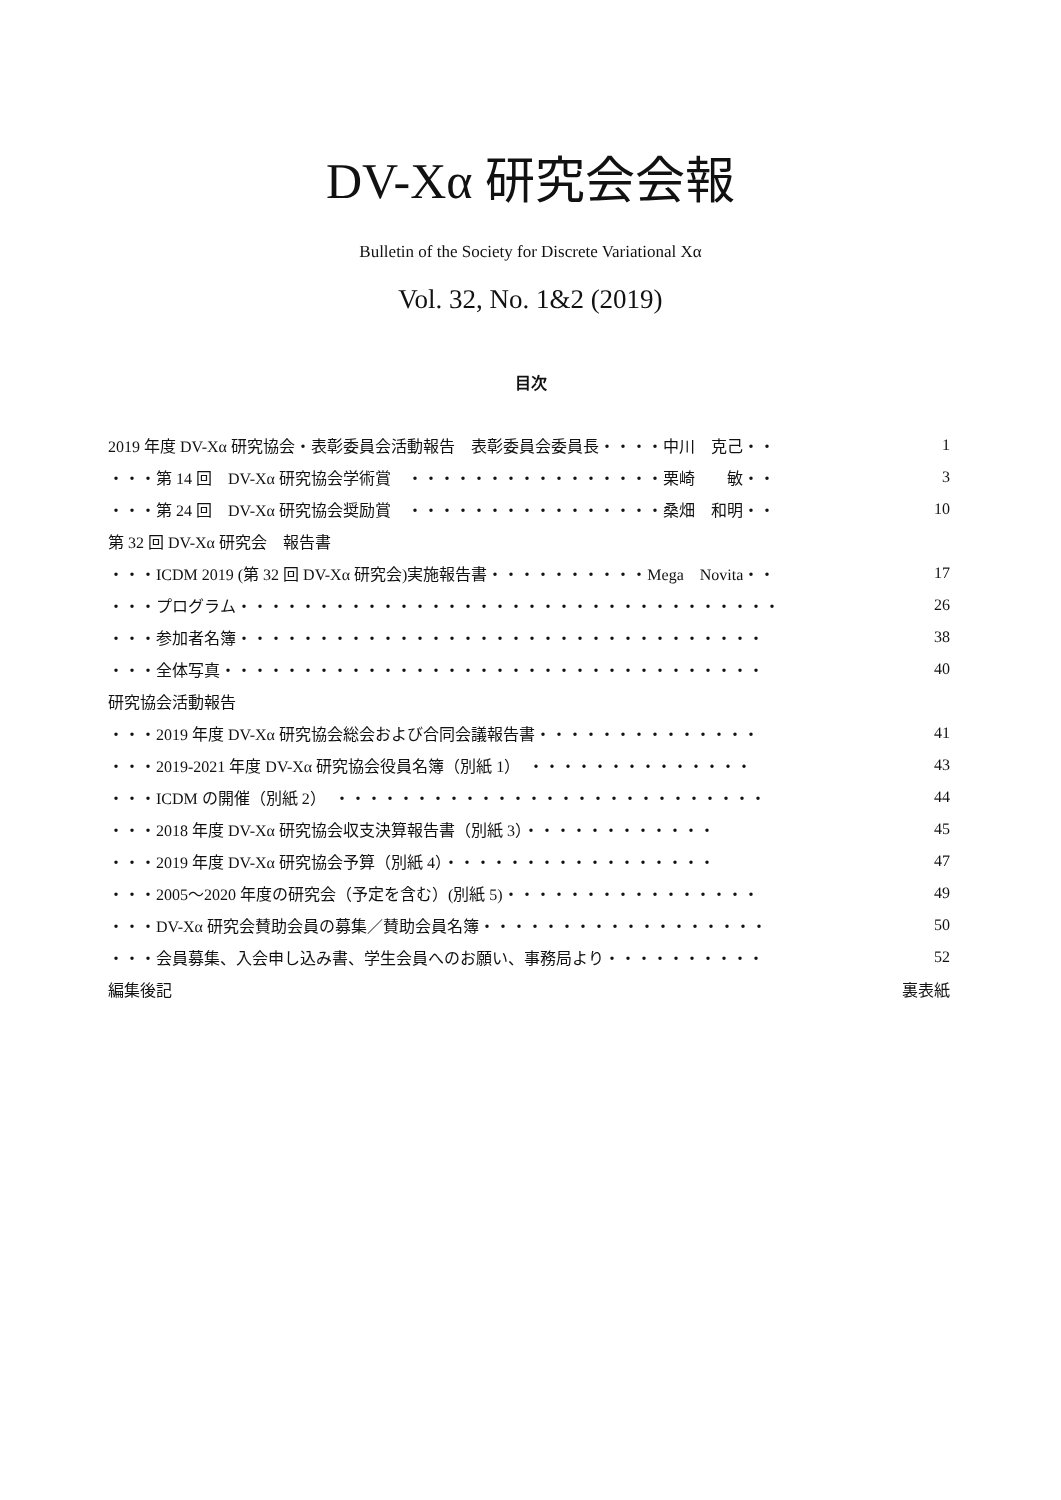DV-Xα 研究会会報
Bulletin of the Society for Discrete Variational Xα
Vol. 32, No. 1&2 (2019)
目次
| 2019 年度 DV-Xα 研究協会・表彰委員会活動報告 表彰委員会委員長・・・・中川 克己・・ | 1 |
| ・・・第 14 回 DV-Xα 研究協会学術賞 ・・・・・・・・・・・・・・・・栗崎 敏・・ | 3 |
| ・・・第 24 回 DV-Xα 研究協会奨励賞 ・・・・・・・・・・・・・・・・桑畑 和明・・ | 10 |
| 第 32 回 DV-Xα 研究会 報告書 | |
| ・・・ICDM 2019 (第 32 回 DV-Xα 研究会)実施報告書・・・・・・・・・・Mega Novita・・ | 17 |
| ・・・プログラム・・・・・・・・・・・・・・・・・・・・・・・・・・・・・・・・・・ | 26 |
| ・・・参加者名簿・・・・・・・・・・・・・・・・・・・・・・・・・・・・・・・・・ | 38 |
| ・・・全体写真・・・・・・・・・・・・・・・・・・・・・・・・・・・・・・・・・・ | 40 |
| 研究協会活動報告 | |
| ・・・2019 年度 DV-Xα 研究協会総会および合同会議報告書・・・・・・・・・・・・・・ | 41 |
| ・・・2019-2021 年度 DV-Xα 研究協会役員名簿（別紙 1） ・・・・・・・・・・・・・・ | 43 |
| ・・・ICDM の開催（別紙 2） ・・・・・・・・・・・・・・・・・・・・・・・・・・・ | 44 |
| ・・・2018 年度 DV-Xα 研究協会収支決算報告書（別紙 3）・・・・・・・・・・・・ | 45 |
| ・・・2019 年度 DV-Xα 研究協会予算（別紙 4）・・・・・・・・・・・・・・・・・ | 47 |
| ・・・2005～2020 年度の研究会（予定を含む）(別紙 5)・・・・・・・・・・・・・・・・ | 49 |
| ・・・DV-Xα 研究会賛助会員の募集／賛助会員名簿・・・・・・・・・・・・・・・・・・ | 50 |
| ・・・会員募集、入会申し込み書、学生会員へのお願い、事務局より・・・・・・・・・・ | 52 |
| 編集後記 | 裏表紙 |